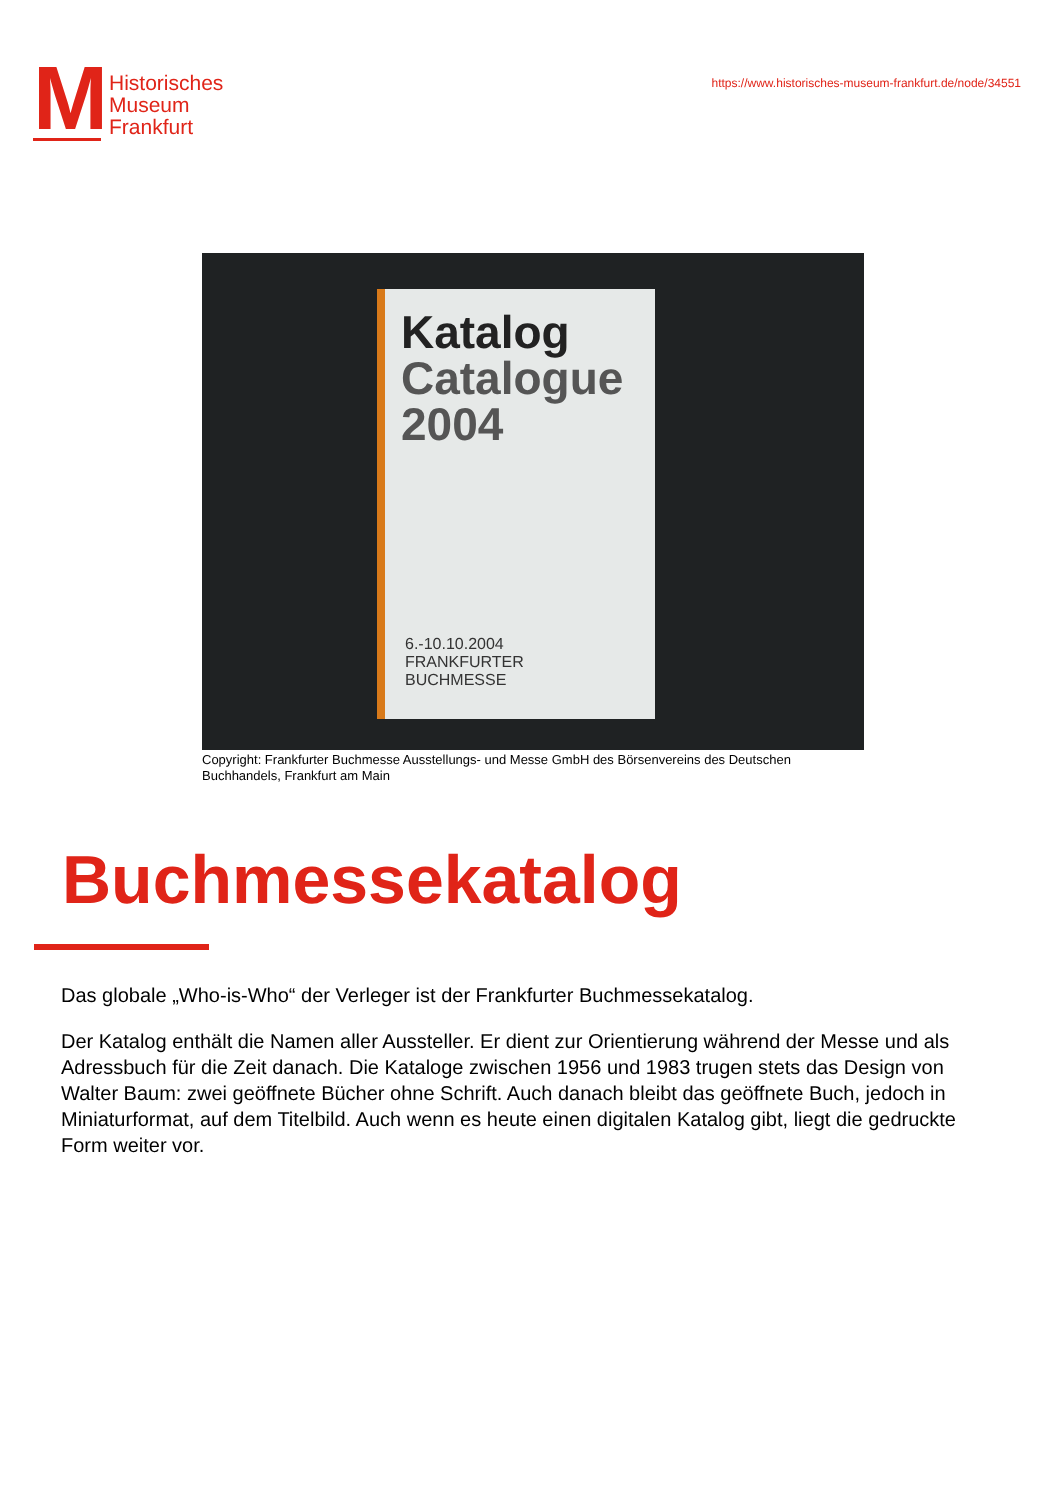M
Historisches
Museum
Frankfurt
https://www.historisches-museum-frankfurt.de/node/34551
Katalog
Catalogue
2004
6.-10.10.2004
FRANKFURTER
BUCHMESSE
Copyright: Frankfurter Buchmesse Ausstellungs- und Messe GmbH des Börsenvereins des Deutschen Buchhandels, Frankfurt am Main
Buchmessekatalog
Das globale „Who-is-Who“ der Verleger ist der Frankfurter Buchmessekatalog.
Der Katalog enthält die Namen aller Aussteller. Er dient zur Orientierung während der Messe und als Adressbuch für die Zeit danach. Die Kataloge zwischen 1956 und 1983 trugen stets das Design von Walter Baum: zwei geöffnete Bücher ohne Schrift. Auch danach bleibt das geöffnete Buch, jedoch in Miniaturformat, auf dem Titelbild. Auch wenn es heute einen digitalen Katalog gibt, liegt die gedruckte Form weiter vor.